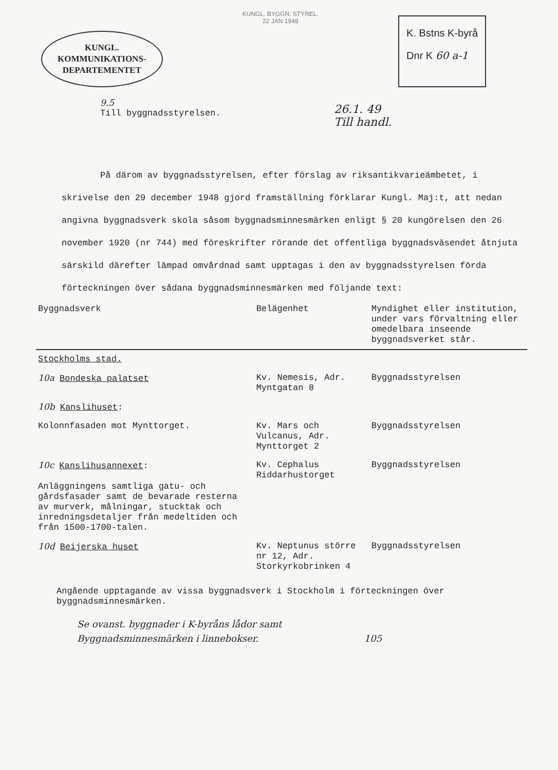KUNGL.
KOMMUNIKATIONS-
DEPARTEMENTET
KUNGL. BYGGN. STYREL.
22 JAN 1949
K. Bstns K-byrå
Dnr K 60 a-1
9.5
Till byggnadsstyrelsen.
26.1. 49
Till handl.
På därom av byggnadsstyrelsen, efter förslag av riksantikvarieämbetet, i skrivelse den 29 december 1948 gjord framställning förklarar Kungl. Maj:t, att nedan angivna byggnadsverk skola såsom byggnadsminnesmärken enligt § 20 kungörelsen den 26 november 1920 (nr 744) med föreskrifter rörande det offentliga byggnadsväsendet åtnjuta särskild därefter lämpad omvårdnad samt upptagas i den av byggnadsstyrelsen förda förteckningen över sådana byggnadsminnesmärken med följande text:
| Byggnadsverk | Belägenhet | Myndighet eller institution, under vars förvaltning eller omedelbara inseende byggnadsverket står. |
| --- | --- | --- |
| Stockholms stad. | | |
| 10a Bondeska palatset | Kv. Nemesis, Adr. Myntgatan 8 | Byggnadsstyrelsen |
| 10b Kanslihuset : | | |
| Kolonnfasaden mot Mynttorget. | Kv. Mars och Vulcanus, Adr. Mynttorget 2 | Byggnadsstyrelsen |
| 10c Kanslihusannexet : Anläggningens samtliga gatu- och gårdsfasader samt de bevarade resterna av murverk, målningar, stucktak och inredningsdetaljer från medeltiden och från 1500-1700-talen. | Kv. Cephalus Riddarhustorget | Byggnadsstyrelsen |
| 10d Beijerska huset | Kv. Neptunus större nr 12, Adr. Storkyrkobrinken 4 | Byggnadsstyrelsen |
Angående upptagande av vissa byggnadsverk i Stockholm i förteckningen över byggnadsminnesmärken.
Se ovanst. byggnader i K-byråns lådor samt
Byggnadsminnesmärken i linnebokser. 105